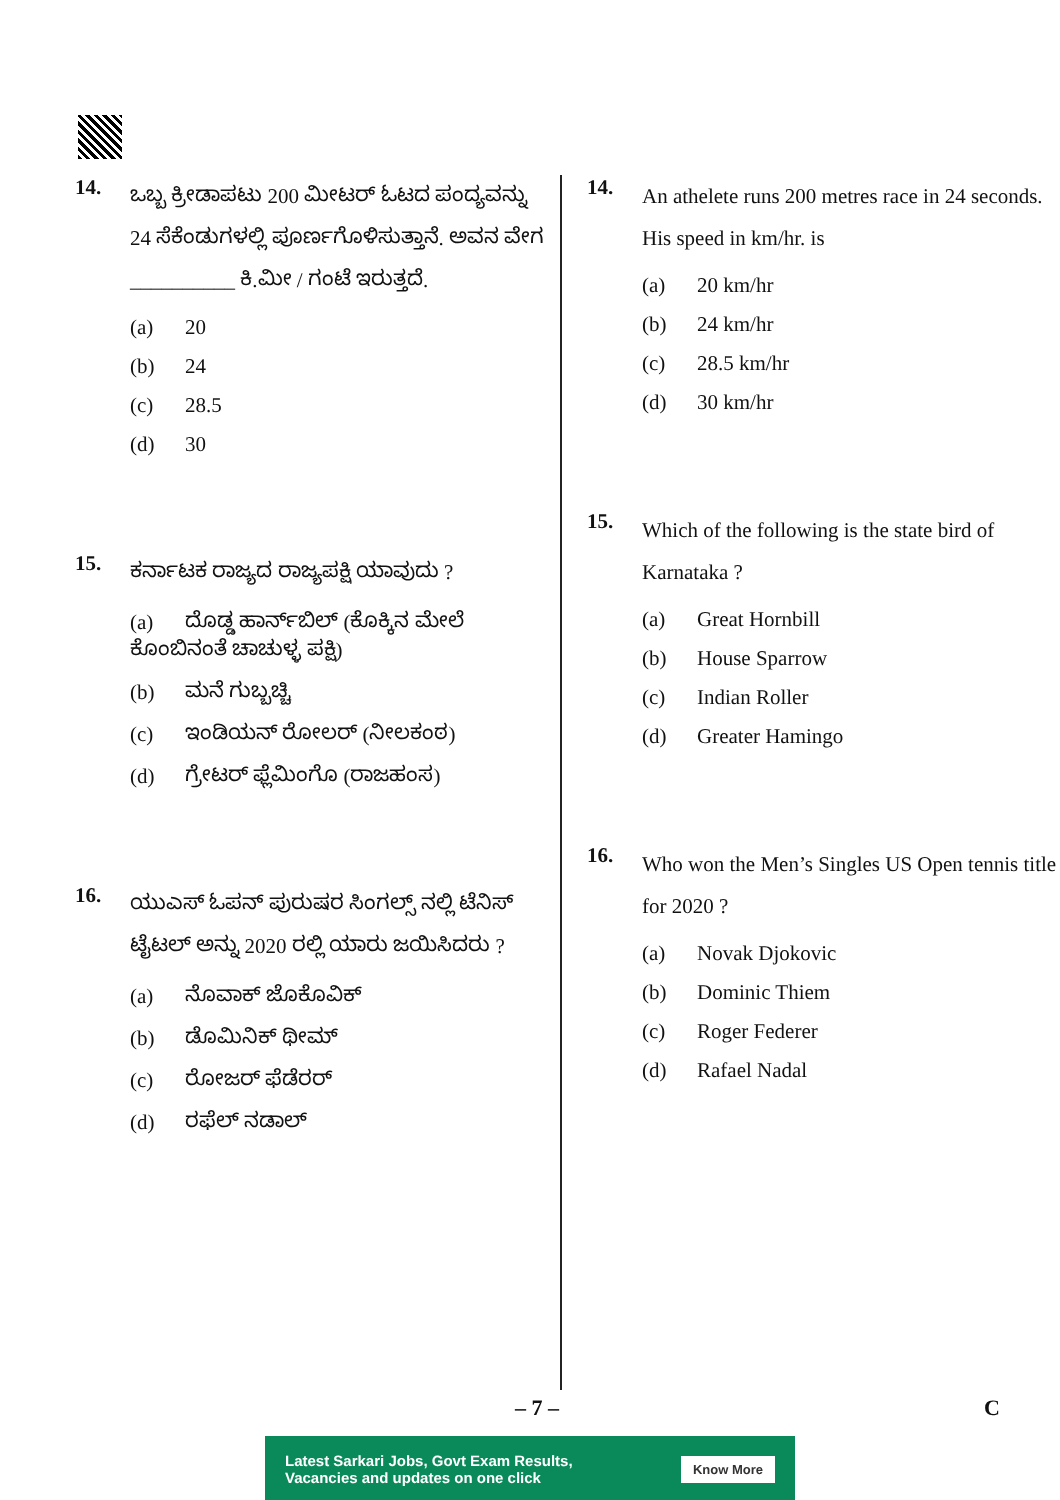14.
ಒಬ್ಬ ಕ್ರೀಡಾಪಟು 200 ಮೀಟರ್ ಓಟದ ಪಂದ್ಯವನ್ನು 24 ಸೆಕೆಂಡುಗಳಲ್ಲಿ ಪೂರ್ಣಗೊಳಿಸುತ್ತಾನೆ. ಅವನ ವೇಗ __________ ಕಿ.ಮೀ / ಗಂಟೆ ಇರುತ್ತದೆ.
(a) 20
(b) 24
(c) 28.5
(d) 30
15.
ಕರ್ನಾಟಕ ರಾಜ್ಯದ ರಾಜ್ಯಪಕ್ಷಿ ಯಾವುದು ?
(a) ದೊಡ್ಡ ಹಾರ್ನ್‌ಬಿಲ್ (ಕೊಕ್ಕಿನ ಮೇಲೆ ಕೊಂಬಿನಂತೆ ಚಾಚುಳ್ಳ ಪಕ್ಷಿ)
(b) ಮನೆ ಗುಬ್ಬಚ್ಚಿ
(c) ಇಂಡಿಯನ್ ರೋಲರ್ (ನೀಲಕಂಠ)
(d) ಗ್ರೇಟರ್ ಫ್ಲೆಮಿಂಗೊ (ರಾಜಹಂಸ)
16.
ಯುಎಸ್ ಓಪನ್ ಪುರುಷರ ಸಿಂಗಲ್ಸ್ ನಲ್ಲಿ ಟೆನಿಸ್ ಟೈಟಲ್ ಅನ್ನು 2020 ರಲ್ಲಿ ಯಾರು ಜಯಿಸಿದರು ?
(a) ನೊವಾಕ್ ಜೊಕೊವಿಕ್
(b) ಡೊಮಿನಿಕ್ ಥೀಮ್
(c) ರೋಜರ್ ಫೆಡೆರರ್
(d) ರಫೆಲ್ ನಡಾಲ್
14.
An athelete runs 200 metres race in 24 seconds. His speed in km/hr. is
(a) 20 km/hr
(b) 24 km/hr
(c) 28.5 km/hr
(d) 30 km/hr
15.
Which of the following is the state bird of Karnataka ?
(a) Great Hornbill
(b) House Sparrow
(c) Indian Roller
(d) Greater Hamingo
16.
Who won the Men’s Singles US Open tennis title for 2020 ?
(a) Novak Djokovic
(b) Dominic Thiem
(c) Roger Federer
(d) Rafael Nadal
– 7 – C
Latest Sarkari Jobs, Govt Exam Results,
Vacancies and updates on one click
Know More